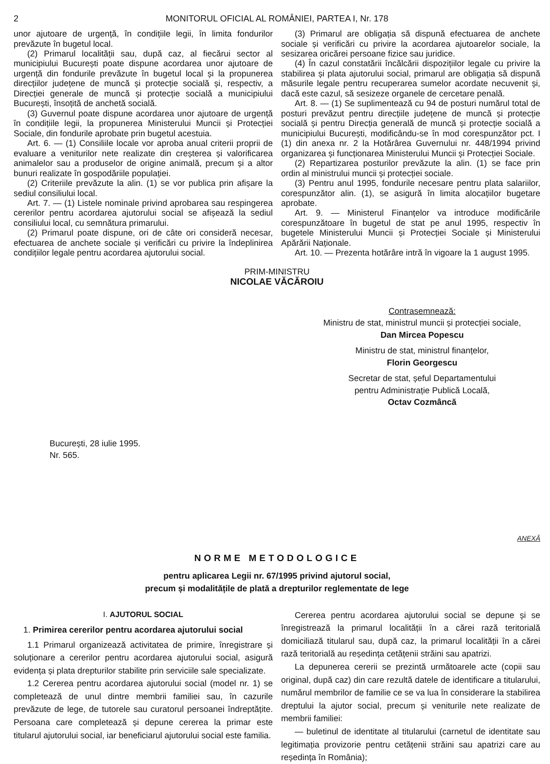2 MONITORUL OFICIAL AL ROMÂNIEI, PARTEA I, Nr. 178
unor ajutoare de urgență, în condițiile legii, în limita fondurilor prevăzute în bugetul local.
(2) Primarul localității sau, după caz, al fiecărui sector al municipiului București poate dispune acordarea unor ajutoare de urgență din fondurile prevăzute în bugetul local și la propunerea direcțiilor județene de muncă și protecție socială și, respectiv, a Direcției generale de muncă și protecție socială a municipiului București, însoțită de anchetă socială.
(3) Guvernul poate dispune acordarea unor ajutoare de urgență în condițiile legii, la propunerea Ministerului Muncii și Protecției Sociale, din fondurile aprobate prin bugetul acestuia.
Art. 6. — (1) Consiliile locale vor aproba anual criterii proprii de evaluare a veniturilor nete realizate din creșterea și valorificarea animalelor sau a produselor de origine animală, precum și a altor bunuri realizate în gospodăriile populației.
(2) Criteriile prevăzute la alin. (1) se vor publica prin afișare la sediul consiliului local.
Art. 7. — (1) Listele nominale privind aprobarea sau respingerea cererilor pentru acordarea ajutorului social se afișează la sediul consiliului local, cu semnătura primarului.
(2) Primarul poate dispune, ori de câte ori consideră necesar, efectuarea de anchete sociale și verificări cu privire la îndeplinirea condițiilor legale pentru acordarea ajutorului social.
(3) Primarul are obligația să dispună efectuarea de anchete sociale și verificări cu privire la acordarea ajutoarelor sociale, la sesizarea oricărei persoane fizice sau juridice.
(4) În cazul constatării încălcării dispozițiilor legale cu privire la stabilirea și plata ajutorului social, primarul are obligația să dispună măsurile legale pentru recuperarea sumelor acordate necuvenit și, dacă este cazul, să sesizeze organele de cercetare penală.
Art. 8. — (1) Se suplimentează cu 94 de posturi numărul total de posturi prevăzut pentru direcțiile județene de muncă și protecție socială și pentru Direcția generală de muncă și protecție socială a municipiului București, modificându-se în mod corespunzător pct. I (1) din anexa nr. 2 la Hotărârea Guvernului nr. 448/1994 privind organizarea și funcționarea Ministerului Muncii și Protecției Sociale.
(2) Repartizarea posturilor prevăzute la alin. (1) se face prin ordin al ministrului muncii și protecției sociale.
(3) Pentru anul 1995, fondurile necesare pentru plata salariilor, corespunzător alin. (1), se asigură în limita alocațiilor bugetare aprobate.
Art. 9. — Ministerul Finanțelor va introduce modificările corespunzătoare în bugetul de stat pe anul 1995, respectiv în bugetele Ministerului Muncii și Protecției Sociale și Ministerului Apărării Naționale.
Art. 10. — Prezenta hotărâre intră în vigoare la 1 august 1995.
PRIM-MINISTRU
NICOLAE VĂCĂROIU
Contrasemnează:
Ministru de stat, ministrul muncii și protecției sociale,
Dan Mircea Popescu
Ministru de stat, ministrul finanțelor,
Florin Georgescu
Secretar de stat, șeful Departamentului
pentru Administrație Publică Locală,
Octav Cozmâncă
București, 28 iulie 1995.
Nr. 565.
ANEXĂ
NORME METODOLOGICE
pentru aplicarea Legii nr. 67/1995 privind ajutorul social,
precum și modalitățile de plată a drepturilor reglementate de lege
I. AJUTORUL SOCIAL
1. Primirea cererilor pentru acordarea ajutorului social
1.1 Primarul organizează activitatea de primire, înregistrare și soluționare a cererilor pentru acordarea ajutorului social, asigură evidența și plata drepturilor stabilite prin serviciile sale specializate.
1.2 Cererea pentru acordarea ajutorului social (model nr. 1) se completează de unul dintre membrii familiei sau, în cazurile prevăzute de lege, de tutorele sau curatorul persoanei îndreptățite. Persoana care completează și depune cererea la primar este titularul ajutorului social, iar beneficiarul ajutorului social este familia.
Cererea pentru acordarea ajutorului social se depune și se înregistrează la primarul localității în a cărei rază teritorială domiciliază titularul sau, după caz, la primarul localității în a cărei rază teritorială au reședința cetățenii străini sau apatrizi.
La depunerea cererii se prezintă următoarele acte (copii sau original, după caz) din care rezultă datele de identificare a titularului, numărul membrilor de familie ce se va lua în considerare la stabilirea dreptului la ajutor social, precum și veniturile nete realizate de membrii familiei:
— buletinul de identitate al titularului (carnetul de identitate sau legitimația provizorie pentru cetățenii străini sau apatrizi care au reședința în România);